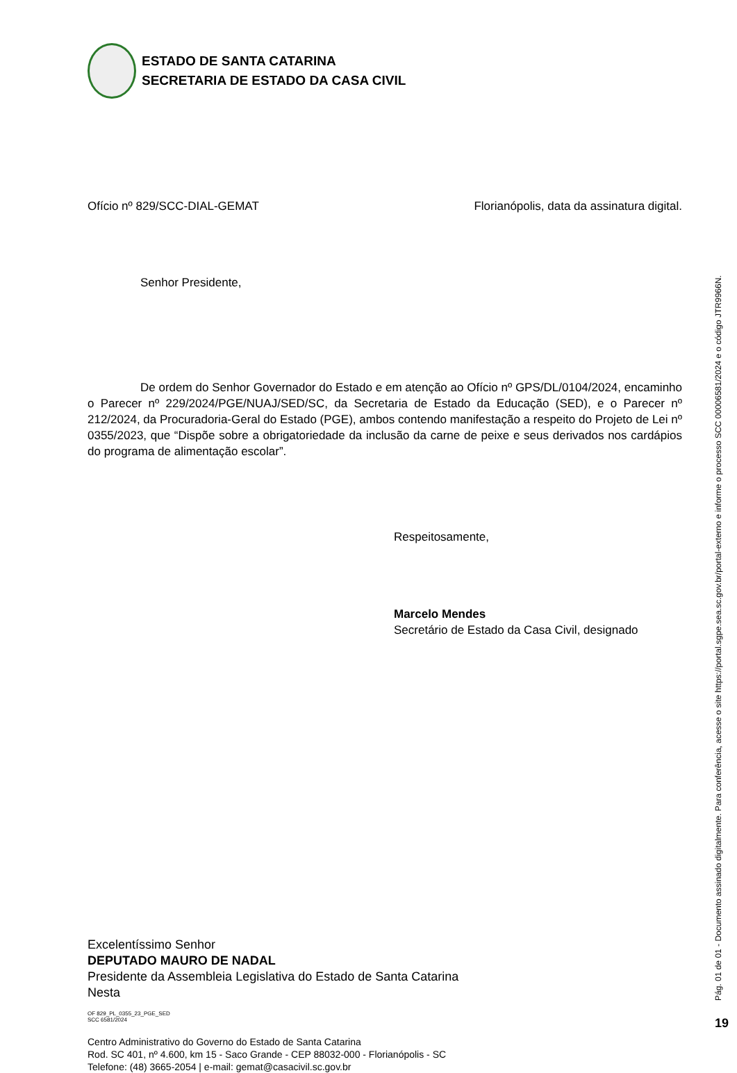ESTADO DE SANTA CATARINA
SECRETARIA DE ESTADO DA CASA CIVIL
Ofício nº 829/SCC-DIAL-GEMAT Florianópolis, data da assinatura digital.
Senhor Presidente,
De ordem do Senhor Governador do Estado e em atenção ao Ofício nº GPS/DL/0104/2024, encaminho o Parecer nº 229/2024/PGE/NUAJ/SED/SC, da Secretaria de Estado da Educação (SED), e o Parecer nº 212/2024, da Procuradoria-Geral do Estado (PGE), ambos contendo manifestação a respeito do Projeto de Lei nº 0355/2023, que “Dispõe sobre a obrigatoriedade da inclusão da carne de peixe e seus derivados nos cardápios do programa de alimentação escolar”.
Respeitosamente,
Marcelo Mendes
Secretário de Estado da Casa Civil, designado
Excelentíssimo Senhor
DEPUTADO MAURO DE NADAL
Presidente da Assembleia Legislativa do Estado de Santa Catarina
Nesta
OF 829_PL_0355_23_PGE_SED
SCC 6581/2024
Centro Administrativo do Governo do Estado de Santa Catarina
Rod. SC 401, nº 4.600, km 15 - Saco Grande - CEP 88032-000 - Florianópolis - SC
Telefone: (48) 3665-2054 | e-mail: gemat@casacivil.sc.gov.br
Pág. 01 de 01 - Documento assinado digitalmente. Para conferência, acesse o site https://portal.sgpe.sea.sc.gov.br/portal-externo e informe o processo SCC 00006581/2024 e o código JTR9966N.
19